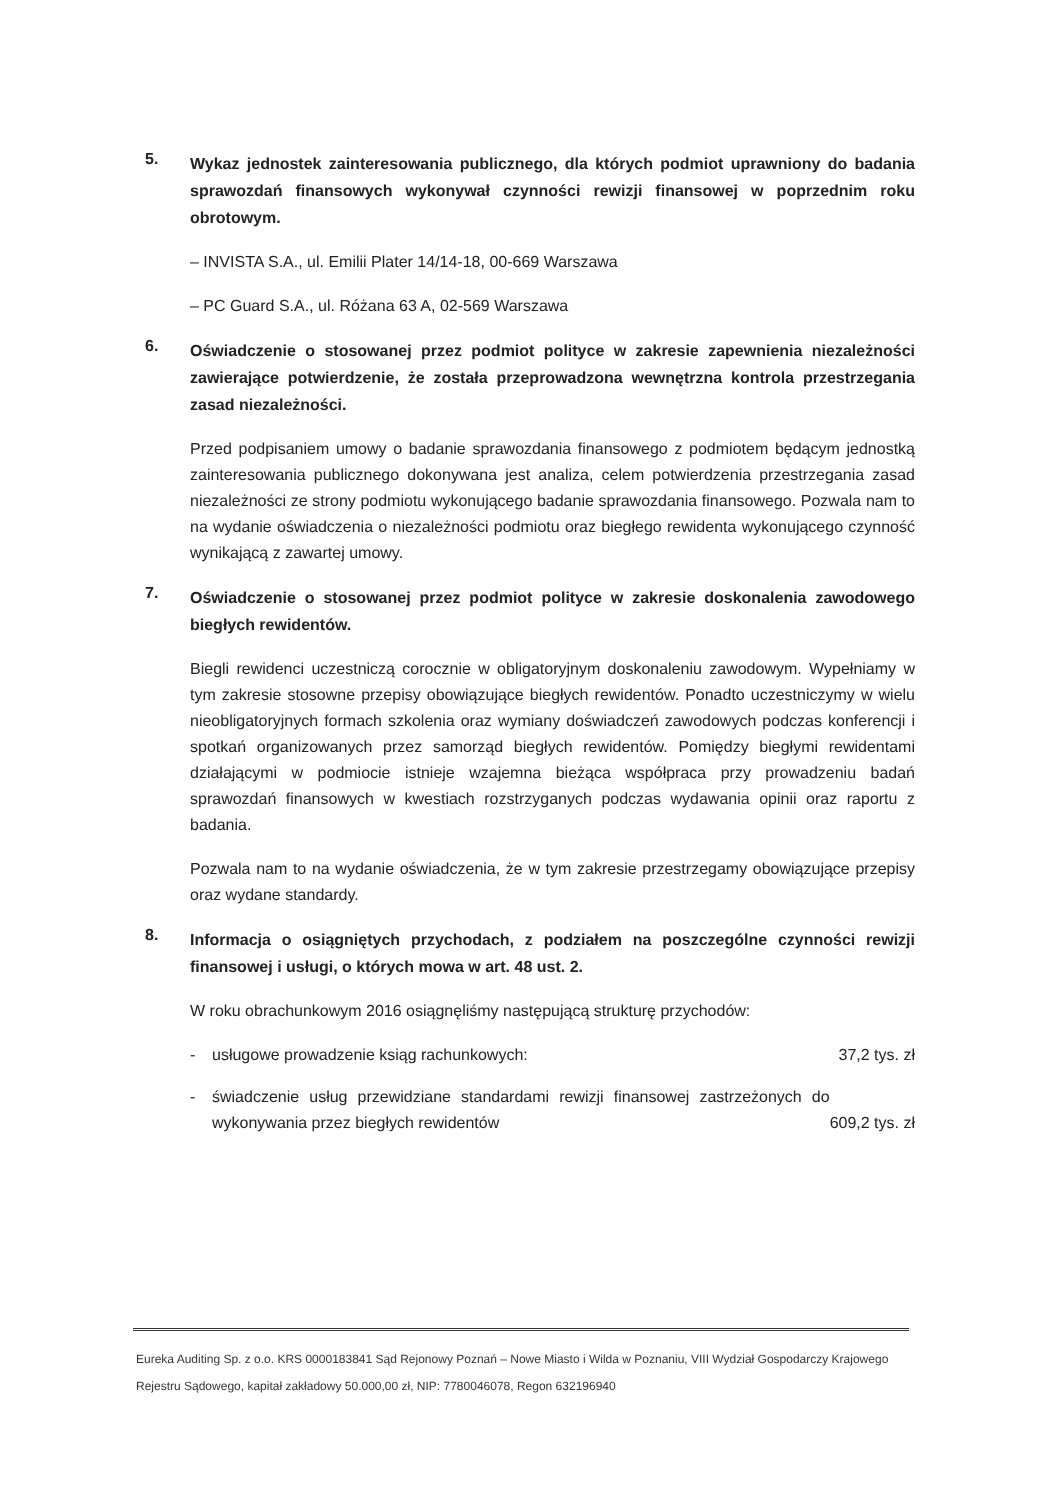5.
Wykaz jednostek zainteresowania publicznego, dla których podmiot uprawniony do badania sprawozdań finansowych wykonywał czynności rewizji finansowej w poprzednim roku obrotowym.
– INVISTA S.A., ul. Emilii Plater 14/14-18, 00-669 Warszawa
– PC Guard S.A., ul. Różana 63 A, 02-569 Warszawa
6.
Oświadczenie o stosowanej przez podmiot polityce w zakresie zapewnienia niezależności zawierające potwierdzenie, że została przeprowadzona wewnętrzna kontrola przestrzegania zasad niezależności.
Przed podpisaniem umowy o badanie sprawozdania finansowego z podmiotem będącym jednostką zainteresowania publicznego dokonywana jest analiza, celem potwierdzenia przestrzegania zasad niezależności ze strony podmiotu wykonującego badanie sprawozdania finansowego. Pozwala nam to na wydanie oświadczenia o niezależności podmiotu oraz biegłego rewidenta wykonującego czynność wynikającą z zawartej umowy.
7.
Oświadczenie o stosowanej przez podmiot polityce w zakresie doskonalenia zawodowego biegłych rewidentów.
Biegli rewidenci uczestniczą corocznie w obligatoryjnym doskonaleniu zawodowym. Wypełniamy w tym zakresie stosowne przepisy obowiązujące biegłych rewidentów. Ponadto uczestniczymy w wielu nieobligatoryjnych formach szkolenia oraz wymiany doświadczeń zawodowych podczas konferencji i spotkań organizowanych przez samorząd biegłych rewidentów. Pomiędzy biegłymi rewidentami działającymi w podmiocie istnieje wzajemna bieżąca współpraca przy prowadzeniu badań sprawozdań finansowych w kwestiach rozstrzyganych podczas wydawania opinii oraz raportu z badania.
Pozwala nam to na wydanie oświadczenia, że w tym zakresie przestrzegamy obowiązujące przepisy oraz wydane standardy.
8.
Informacja o osiągniętych przychodach, z podziałem na poszczególne czynności rewizji finansowej i usługi, o których mowa w art. 48 ust. 2.
W roku obrachunkowym 2016 osiągnęliśmy następującą strukturę przychodów:
- usługowe prowadzenie ksiąg rachunkowych:
37,2 tys. zł
- świadczenie usług przewidziane standardami rewizji finansowej zastrzeżonych do wykonywania przez biegłych rewidentów
609,2 tys. zł
Eureka Auditing Sp. z o.o. KRS 0000183841 Sąd Rejonowy Poznań – Nowe Miasto i Wilda w Poznaniu, VIII Wydział Gospodarczy Krajowego Rejestru Sądowego, kapitał zakładowy 50.000,00 zł, NIP: 7780046078, Regon 632196940